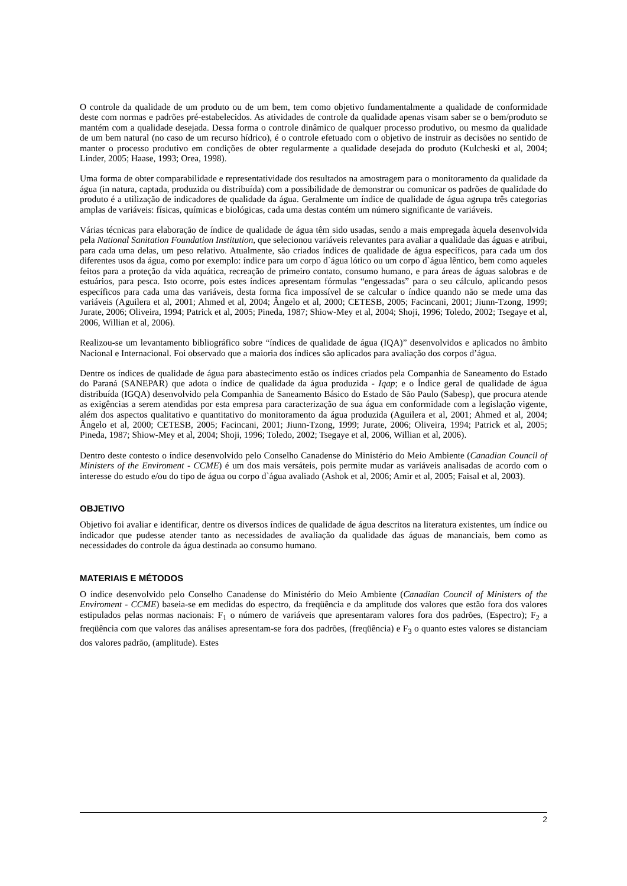O controle da qualidade de um produto ou de um bem, tem como objetivo fundamentalmente a qualidade de conformidade deste com normas e padrões pré-estabelecidos. As atividades de controle da qualidade apenas visam saber se o bem/produto se mantém com a qualidade desejada. Dessa forma o controle dinâmico de qualquer processo produtivo, ou mesmo da qualidade de um bem natural (no caso de um recurso hídrico), é o controle efetuado com o objetivo de instruir as decisões no sentido de manter o processo produtivo em condições de obter regularmente a qualidade desejada do produto (Kulcheski et al, 2004; Linder, 2005; Haase, 1993; Orea, 1998).
Uma forma de obter comparabilidade e representatividade dos resultados na amostragem para o monitoramento da qualidade da água (in natura, captada, produzida ou distribuída) com a possibilidade de demonstrar ou comunicar os padrões de qualidade do produto é a utilização de indicadores de qualidade da água. Geralmente um índice de qualidade de água agrupa três categorias amplas de variáveis: físicas, químicas e biológicas, cada uma destas contém um número significante de variáveis.
Várias técnicas para elaboração de índice de qualidade de água têm sido usadas, sendo a mais empregada àquela desenvolvida pela National Sanitation Foundation Institution, que selecionou variáveis relevantes para avaliar a qualidade das águas e atribui, para cada uma delas, um peso relativo. Atualmente, são criados índices de qualidade de água específicos, para cada um dos diferentes usos da água, como por exemplo: índice para um corpo d`água lótico ou um corpo d`água lêntico, bem como aqueles feitos para a proteção da vida aquática, recreação de primeiro contato, consumo humano, e para áreas de águas salobras e de estuários, para pesca. Isto ocorre, pois estes índices apresentam fórmulas “engessadas” para o seu cálculo, aplicando pesos específicos para cada uma das variáveis, desta forma fica impossível de se calcular o índice quando não se mede uma das variáveis (Aguilera et al, 2001; Ahmed et al, 2004; Ângelo et al, 2000; CETESB, 2005; Facincani, 2001; Jiunn-Tzong, 1999; Jurate, 2006; Oliveira, 1994; Patrick et al, 2005; Pineda, 1987; Shiow-Mey et al, 2004; Shoji, 1996; Toledo, 2002; Tsegaye et al, 2006, Willian et al, 2006).
Realizou-se um levantamento bibliográfico sobre “índices de qualidade de água (IQA)” desenvolvidos e aplicados no âmbito Nacional e Internacional. Foi observado que a maioria dos índices são aplicados para avaliação dos corpos d’água.
Dentre os índices de qualidade de água para abastecimento estão os índices criados pela Companhia de Saneamento do Estado do Paraná (SANEPAR) que adota o índice de qualidade da água produzida - Iqap; e o Índice geral de qualidade de água distribuída (IGQA) desenvolvido pela Companhia de Saneamento Básico do Estado de São Paulo (Sabesp), que procura atende as exigências a serem atendidas por esta empresa para caracterização de sua água em conformidade com a legislação vigente, além dos aspectos qualitativo e quantitativo do monitoramento da água produzida (Aguilera et al, 2001; Ahmed et al, 2004; Ângelo et al, 2000; CETESB, 2005; Facincani, 2001; Jiunn-Tzong, 1999; Jurate, 2006; Oliveira, 1994; Patrick et al, 2005; Pineda, 1987; Shiow-Mey et al, 2004; Shoji, 1996; Toledo, 2002; Tsegaye et al, 2006, Willian et al, 2006).
Dentro deste contesto o índice desenvolvido pelo Conselho Canadense do Ministério do Meio Ambiente (Canadian Council of Ministers of the Enviroment - CCME) é um dos mais versáteis, pois permite mudar as variáveis analisadas de acordo com o interesse do estudo e/ou do tipo de água ou corpo d`água avaliado (Ashok et al, 2006; Amir et al, 2005; Faisal et al, 2003).
OBJETIVO
Objetivo foi avaliar e identificar, dentre os diversos índices de qualidade de água descritos na literatura existentes, um índice ou indicador que pudesse atender tanto as necessidades de avaliação da qualidade das águas de mananciais, bem como as necessidades do controle da água destinada ao consumo humano.
MATERIAIS E MÉTODOS
O índice desenvolvido pelo Conselho Canadense do Ministério do Meio Ambiente (Canadian Council of Ministers of the Enviroment - CCME) baseia-se em medidas do espectro, da freqüência e da amplitude dos valores que estão fora dos valores estipulados pelas normas nacionais: F<sub>1</sub> o número de variáveis que apresentaram valores fora dos padrões, (Espectro); F<sub>2</sub> a freqüência com que valores das análises apresentam-se fora dos padrões, (freqüência) e F<sub>3</sub> o quanto estes valores se distanciam dos valores padrão, (amplitude). Estes
2